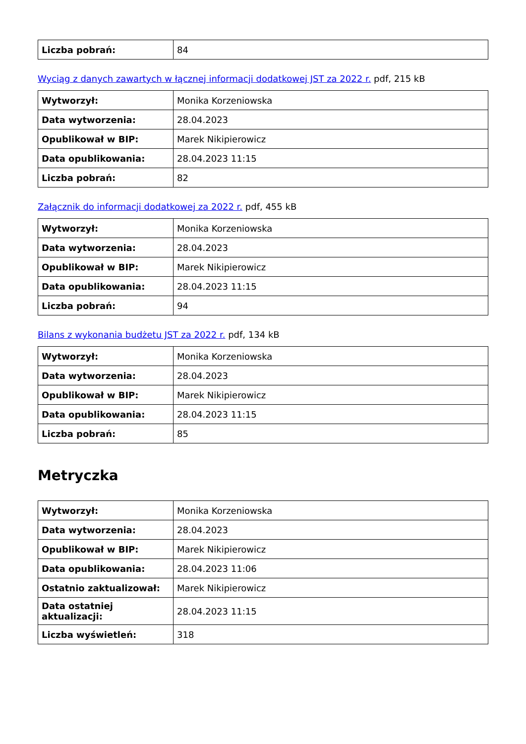| Liczba pobrań: | 84 |
Wyciąg z danych zawartych w łącznej informacji dodatkowej JST za 2022 r. pdf, 215 kB
| Wytworzył: | Monika Korzeniowska |
| Data wytworzenia: | 28.04.2023 |
| Opublikował w BIP: | Marek Nikipierowicz |
| Data opublikowania: | 28.04.2023 11:15 |
| Liczba pobrań: | 82 |
Załącznik do informacji dodatkowej za 2022 r. pdf, 455 kB
| Wytworzył: | Monika Korzeniowska |
| Data wytworzenia: | 28.04.2023 |
| Opublikował w BIP: | Marek Nikipierowicz |
| Data opublikowania: | 28.04.2023 11:15 |
| Liczba pobrań: | 94 |
Bilans z wykonania budżetu JST za 2022 r. pdf, 134 kB
| Wytworzył: | Monika Korzeniowska |
| Data wytworzenia: | 28.04.2023 |
| Opublikował w BIP: | Marek Nikipierowicz |
| Data opublikowania: | 28.04.2023 11:15 |
| Liczba pobrań: | 85 |
Metryczka
| Wytworzył: | Monika Korzeniowska |
| Data wytworzenia: | 28.04.2023 |
| Opublikował w BIP: | Marek Nikipierowicz |
| Data opublikowania: | 28.04.2023 11:06 |
| Ostatnio zaktualizował: | Marek Nikipierowicz |
| Data ostatniej aktualizacji: | 28.04.2023 11:15 |
| Liczba wyświetleń: | 318 |